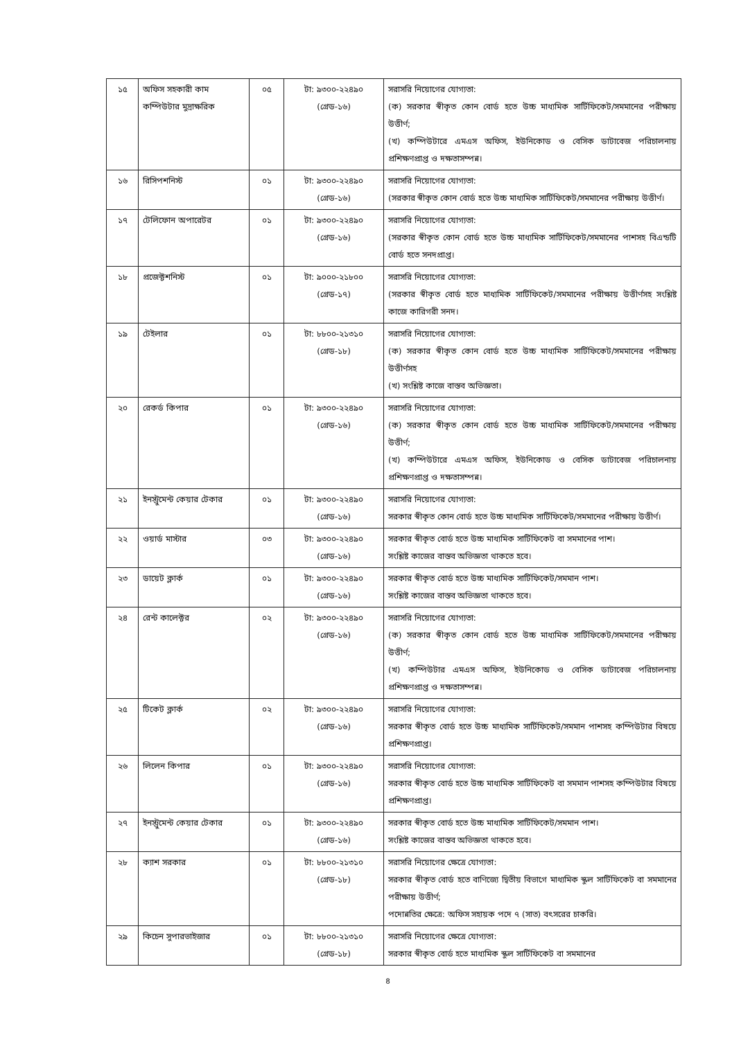| ১৫ | অফিস সহকারী কাম কম্পিউটার মুদ্রাক্ষরিক | ০৫ | টা: ৯৩০০-২২৪৯০ (গ্রেড-১৬) | সরাসরি নিয়োগের যোগ্যতা: (ক) সরকার স্বীকৃত কোন বোর্ড হতে উচ্চ মাধ্যমিক সার্টিফিকেট/সমমানের পরীক্ষায় উত্তীর্ণ; (খ) কম্পিউটারে এমএস অফিস, ইউনিকোড ও বেসিক ডাটাবেজ পরিচালনায় প্রশিক্ষণপ্রাপ্ত ও দক্ষতাসম্পন্ন। |
| ১৬ | রিসিপশনিস্ট | ০১ | টা: ৯৩০০-২২৪৯০ (গ্রেড-১৬) | সরাসরি নিয়োগের যোগ্যতা: (সরকার স্বীকৃত কোন বোর্ড হতে উচ্চ মাধ্যমিক সার্টিফিকেট/সমমানের পরীক্ষায় উত্তীর্ণ। |
| ১৭ | টেলিফোন অপারেটর | ০১ | টা: ৯৩০০-২২৪৯০ (গ্রেড-১৬) | সরাসরি নিয়োগের যোগ্যতা: (সরকার স্বীকৃত কোন বোর্ড হতে উচ্চ মাধ্যমিক সার্টিফিকেট/সমমানের পাশসহ বিএন্ডটি বোর্ড হতে সনদপ্রাপ্ত। |
| ১৮ | প্রজেক্টশনিস্ট | ০১ | টা: ৯০০০-২১৮০০ (গ্রেড-১৭) | সরাসরি নিয়োগের যোগ্যতা: (সরকার স্বীকৃত বোর্ড হতে মাধ্যমিক সার্টিফিকেট/সমমানের পরীক্ষায় উত্তীর্ণসহ সংশ্লিষ্ট কাজে কারিগরী সনদ। |
| ১৯ | টেইলার | ০১ | টা: ৮৮০০-২১৩১০ (গ্রেড-১৮) | সরাসরি নিয়োগের যোগ্যতা: (ক) সরকার স্বীকৃত কোন বোর্ড হতে উচ্চ মাধ্যমিক সার্টিফিকেট/সমমানের পরীক্ষায় উত্তীর্ণসহ (খ) সংশ্লিষ্ট কাজে বাস্তব অভিজ্ঞতা। |
| ২০ | রেকর্ড কিপার | ০১ | টা: ৯৩০০-২২৪৯০ (গ্রেড-১৬) | সরাসরি নিয়োগের যোগ্যতা: (ক) সরকার স্বীকৃত কোন বোর্ড হতে উচ্চ মাধ্যমিক সার্টিফিকেট/সমমানের পরীক্ষায় উত্তীর্ণ; (খ) কম্পিউটারে এমএস অফিস, ইউনিকোড ও বেসিক ডাটাবেজ পরিচালনায় প্রশিক্ষণপ্রাপ্ত ও দক্ষতাসম্পন্ন। |
| ২১ | ইনস্ট্রুমেন্ট কেয়ার টেকার | ০১ | টা: ৯৩০০-২২৪৯০ (গ্রেড-১৬) | সরাসরি নিয়োগের যোগ্যতা: সরকার স্বীকৃত কোন বোর্ড হতে উচ্চ মাধ্যমিক সার্টিফিকেট/সমমানের পরীক্ষায় উত্তীর্ণ। |
| ২২ | ওয়ার্ড মাস্টার | ০৩ | টা: ৯৩০০-২২৪৯০ (গ্রেড-১৬) | সরকার স্বীকৃত বোর্ড হতে উচ্চ মাধ্যমিক সার্টিফিকেট বা সমমানের পাশ। সংশ্লিষ্ট কাজের বাস্তব অভিজ্ঞতা থাকতে হবে। |
| ২৩ | ডায়েট ক্লার্ক | ০১ | টা: ৯৩০০-২২৪৯০ (গ্রেড-১৬) | সরকার স্বীকৃত বোর্ড হতে উচ্চ মাধ্যমিক সার্টিফিকেট/সমমান পাশ। সংশ্লিষ্ট কাজের বাস্তব অভিজ্ঞতা থাকতে হবে। |
| ২৪ | রেন্ট কালেক্টর | ০২ | টা: ৯৩০০-২২৪৯০ (গ্রেড-১৬) | সরাসরি নিয়োগের যোগ্যতা: (ক) সরকার স্বীকৃত কোন বোর্ড হতে উচ্চ মাধ্যমিক সার্টিফিকেট/সমমানের পরীক্ষায় উত্তীর্ণ; (খ) কম্পিউটার এমএস অফিস, ইউনিকোড ও বেসিক ডাটাবেজ পরিচালনায় প্রশিক্ষণপ্রাপ্ত ও দক্ষতাসম্পন্ন। |
| ২৫ | টিকেট ক্লার্ক | ০২ | টা: ৯৩০০-২২৪৯০ (গ্রেড-১৬) | সরাসরি নিয়োগের যোগ্যতা: সরকার স্বীকৃত বোর্ড হতে উচ্চ মাধ্যমিক সার্টিফিকেট/সমমান পাশসহ কম্পিউটার বিষয়ে প্রশিক্ষণপ্রাপ্ত। |
| ২৬ | লিলেন কিপার | ০১ | টা: ৯৩০০-২২৪৯০ (গ্রেড-১৬) | সরাসরি নিয়োগের যোগ্যতা: সরকার স্বীকৃত বোর্ড হতে উচ্চ মাধ্যমিক সার্টিফিকেট বা সমমান পাশসহ কম্পিউটার বিষয়ে প্রশিক্ষণপ্রাপ্ত। |
| ২৭ | ইনস্ট্রুমেন্ট কেয়ার টেকার | ০১ | টা: ৯৩০০-২২৪৯০ (গ্রেড-১৬) | সরকার স্বীকৃত বোর্ড হতে উচ্চ মাধ্যমিক সার্টিফিকেট/সমমান পাশ। সংশ্লিষ্ট কাজের বাস্তব অভিজ্ঞতা থাকতে হবে। |
| ২৮ | ক্যাশ সরকার | ০১ | টা: ৮৮০০-২১৩১০ (গ্রেড-১৮) | সরাসরি নিয়োগের ক্ষেত্রে যোগ্যতা: সরকার স্বীকৃত বোর্ড হতে বাণিজ্যে দ্বিতীয় বিভাগে মাধ্যমিক স্কুল সার্টিফিকেট বা সমমানের পরীক্ষায় উত্তীর্ণ; পদোন্নতির ক্ষেত্রে: অফিস সহায়ক পদে ৭ (সাত) বৎসরের চাকরি। |
| ২৯ | কিচেন সুপারভাইজার | ০১ | টা: ৮৮০০-২১৩১০ (গ্রেড-১৮) | সরাসরি নিয়োগের ক্ষেত্রে যোগ্যতা: সরকার স্বীকৃত বোর্ড হতে মাধ্যমিক স্কুল সার্টিফিকেট বা সমমানের |
৪